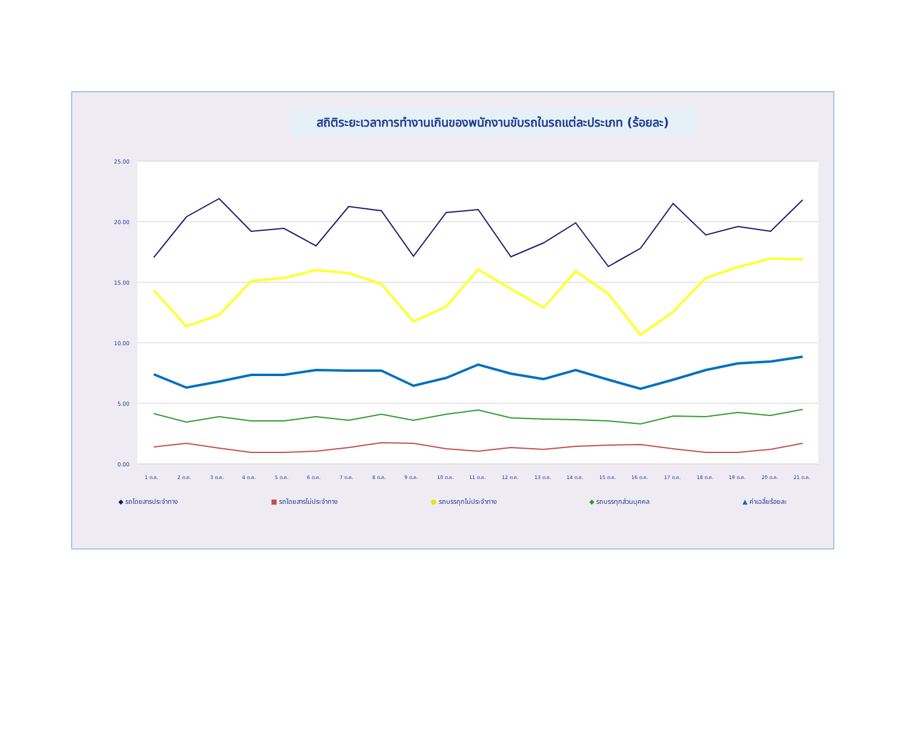สถิติระยะเวลาการทำงานเกินของพนักงานขับรถในรถแต่ละประเภท (ร้อยละ)
25.00
20.00
15.00
10.00
5.00
0.00
1 ต.ค.
2 ต.ค.
3 ต.ค.
4 ต.ค.
5 ต.ค.
6 ต.ค.
7 ต.ค.
8 ต.ค.
9 ต.ค.
10 ต.ค.
11 ต.ค.
12 ต.ค.
13 ต.ค.
14 ต.ค.
15 ต.ค.
16 ต.ค.
17 ต.ค.
18 ต.ค.
19 ต.ค.
20 ต.ค.
21 ต.ค.
◆ รถโดยสารประจำทาง ■ รถโดยสารไม่ประจำทาง ● รถบรรทุกไม่ประจำทาง ◆ รถบรรทุกส่วนบุคคล ▲ ค่าเฉลี่ยร้อยละ